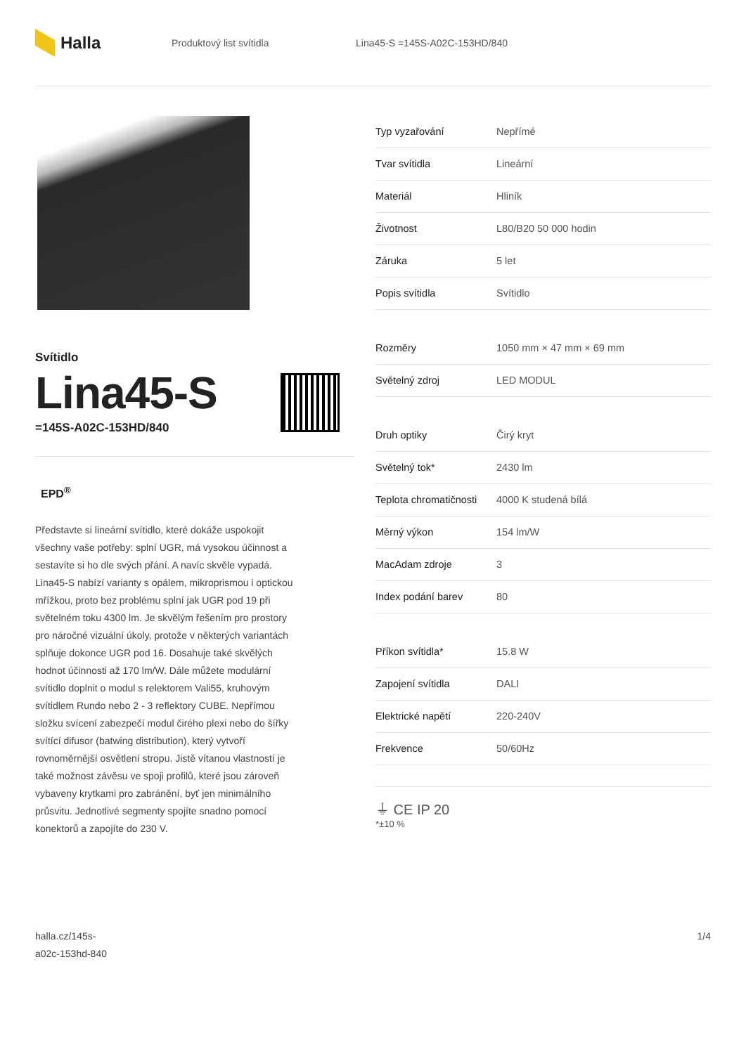Halla
Produktový list svítidla Lina45-S =145S-A02C-153HD/840
Svítidlo
Lina45-S
=145S-A02C-153HD/840
EPD<sup>®</sup>
Představte si lineární svítidlo, které dokáže uspokojit všechny vaše potřeby: splní UGR, má vysokou účinnost a sestavíte si ho dle svých přání. A navíc skvěle vypadá. Lina45-S nabízí varianty s opálem, mikroprismou i optickou mřížkou, proto bez problému splní jak UGR pod 19 při světelném toku 4300 lm. Je skvělým řešením pro prostory pro náročné vizuální úkoly, protože v některých variantách splňuje dokonce UGR pod 16. Dosahuje také skvělých hodnot účinnosti až 170 lm/W. Dále můžete modulární svítidlo doplnit o modul s relektorem Vali55, kruhovým svítidlem Rundo nebo 2 - 3 reflektory CUBE. Nepřímou složku svícení zabezpečí modul čirého plexi nebo do šířky svítící difusor (batwing distribution), který vytvoří rovnoměrnější osvětlení stropu. Jistě vítanou vlastností je také možnost závěsu ve spoji profilů, které jsou zároveň vybaveny krytkami pro zabránění, byť jen minimálního průsvitu. Jednotlivé segmenty spojíte snadno pomocí konektorů a zapojíte do 230 V.
| Typ vyzařování | Nepřímé |
| Tvar svítidla | Lineární |
| Materiál | Hliník |
| Životnost | L80/B20 50 000 hodin |
| Záruka | 5 let |
| Popis svítidla | Svítidlo |
| Rozměry | 1050 mm × 47 mm × 69 mm |
| Světelný zdroj | LED MODUL |
| Druh optiky | Čirý kryt |
| Světelný tok* | 2430 lm |
| Teplota chromatičnosti | 4000 K studená bílá |
| Měrný výkon | 154 lm/W |
| MacAdam zdroje | 3 |
| Index podání barev | 80 |
| Příkon svítidla* | 15.8 W |
| Zapojení svítidla | DALI |
| Elektrické napětí | 220-240V |
| Frekvence | 50/60Hz |
⏚ CE IP 20
*±10 %
halla.cz/145s-
a02c-153hd-840
1/4